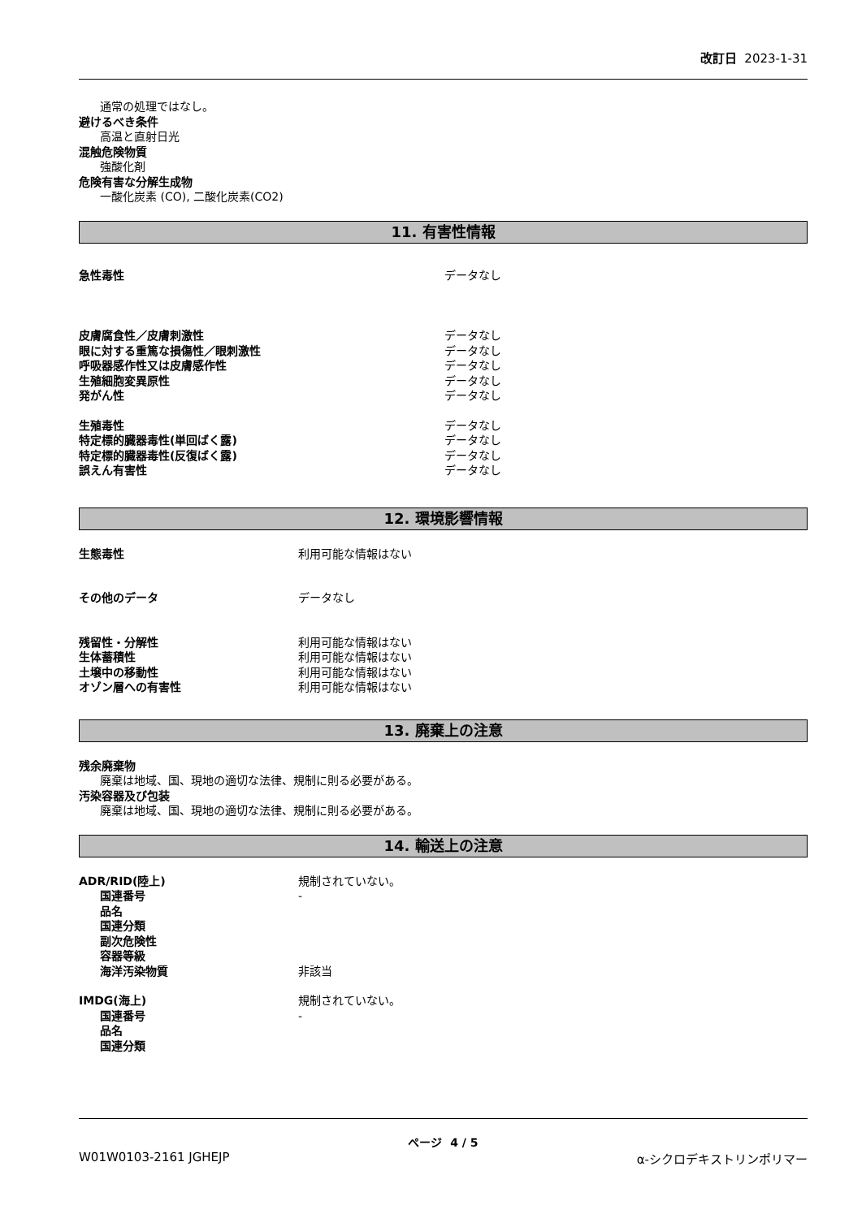改訂日 2023-1-31
通常の処理ではなし。
避けるべき条件
高温と直射日光
混触危険物質
強酸化剤
危険有害な分解生成物
一酸化炭素 (CO), 二酸化炭素(CO2)
11. 有害性情報
急性毒性 データなし
皮膚腐食性／皮膚刺激性 データなし
眼に対する重篤な損傷性／眼刺激性 データなし
呼吸器感作性又は皮膚感作性 データなし
生殖細胞変異原性 データなし
発がん性 データなし
生殖毒性 データなし
特定標的臓器毒性(単回ばく露) データなし
特定標的臓器毒性(反復ばく露) データなし
誤えん有害性 データなし
12. 環境影響情報
生態毒性 利用可能な情報はない
その他のデータ データなし
残留性・分解性 利用可能な情報はない
生体蓄積性 利用可能な情報はない
土壌中の移動性 利用可能な情報はない
オゾン層への有害性 利用可能な情報はない
13. 廃棄上の注意
残余廃棄物
廃棄は地域、国、現地の適切な法律、規制に則る必要がある。
汚染容器及び包装
廃棄は地域、国、現地の適切な法律、規制に則る必要がある。
14. 輸送上の注意
ADR/RID(陸上) 規制されていない。
国連番号 -
品名
国連分類
副次危険性
容器等級
海洋汚染物質 非該当
IMDG(海上) 規制されていない。
国連番号 -
品名
国連分類
ページ 4 / 5
W01W0103-2161 JGHEJP α-シクロデキストリンポリマー